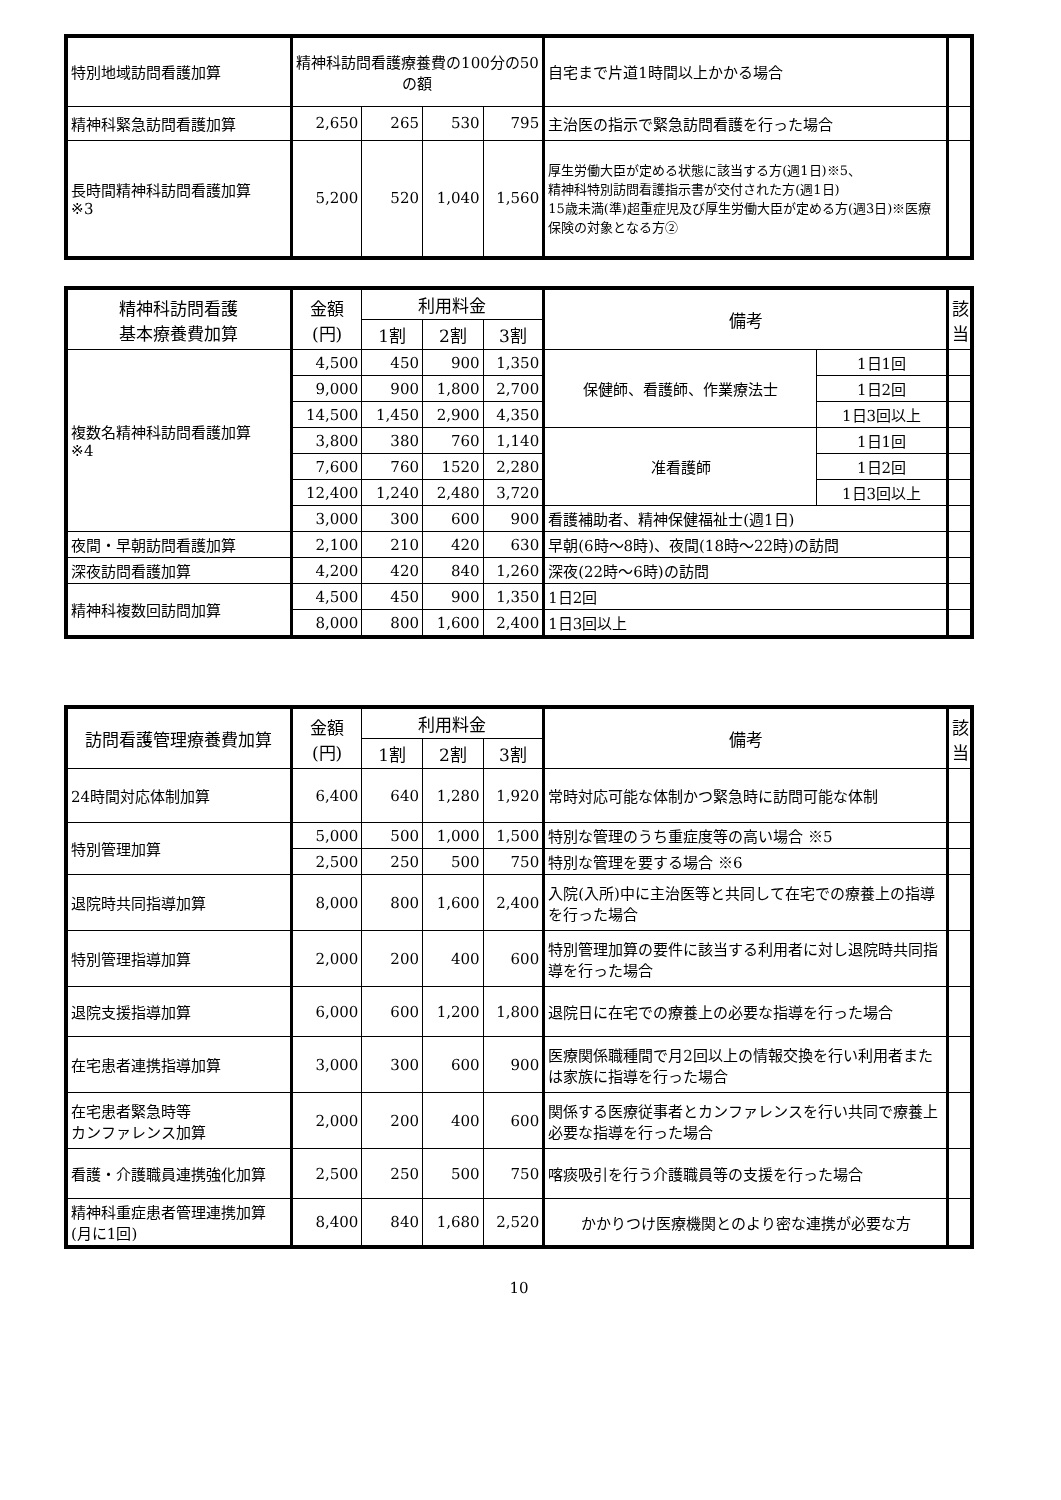| 特別地域訪問看護加算 | 精神科訪問看護療養費の100分の50の額 | | | | 自宅まで片道1時間以上かかる場合 | |
| 精神科緊急訪問看護加算 | 2,650 | 265 | 530 | 795 | 主治医の指示で緊急訪問看護を行った場合 | |
| 長時間精神科訪問看護加算 ※3 | 5,200 | 520 | 1,040 | 1,560 | 厚生労働大臣が定める状態に該当する方(週1日)※5、 精神科特別訪問看護指示書が交付された方(週1日) 15歳未満(準)超重症児及び厚生労働大臣が定める方(週3日)※医療保険の対象となる方② | |
| 精神科訪問看護 基本療養費加算 | 金額 (円) | 利用料金 | | | 備考 | | 該当 |
| --- | --- | --- | --- | --- | --- | --- | --- |
| | | 1割 | 2割 | 3割 | | | |
| 複数名精神科訪問看護加算 ※4 | 4,500 | 450 | 900 | 1,350 | 保健師、看護師、作業療法士 | 1日1回 | |
| | 9,000 | 900 | 1,800 | 2,700 | | 1日2回 | |
| | 14,500 | 1,450 | 2,900 | 4,350 | | 1日3回以上 | |
| | 3,800 | 380 | 760 | 1,140 | 准看護師 | 1日1回 | |
| | 7,600 | 760 | 1520 | 2,280 | | 1日2回 | |
| | 12,400 | 1,240 | 2,480 | 3,720 | | 1日3回以上 | |
| | 3,000 | 300 | 600 | 900 | 看護補助者、精神保健福祉士(週1日) | | |
| 夜間・早朝訪問看護加算 | 2,100 | 210 | 420 | 630 | 早朝(6時～8時)、夜間(18時～22時)の訪問 | | |
| 深夜訪問看護加算 | 4,200 | 420 | 840 | 1,260 | 深夜(22時～6時)の訪問 | | |
| 精神科複数回訪問加算 | 4,500 | 450 | 900 | 1,350 | 1日2回 | | |
| | 8,000 | 800 | 1,600 | 2,400 | 1日3回以上 | | |
| 訪問看護管理療養費加算 | 金額 (円) | 利用料金 | | | 備考 | 該当 |
| --- | --- | --- | --- | --- | --- | --- |
| | | 1割 | 2割 | 3割 | | |
| 24時間対応体制加算 | 6,400 | 640 | 1,280 | 1,920 | 常時対応可能な体制かつ緊急時に訪問可能な体制 | |
| 特別管理加算 | 5,000 | 500 | 1,000 | 1,500 | 特別な管理のうち重症度等の高い場合 ※5 | |
| | 2,500 | 250 | 500 | 750 | 特別な管理を要する場合 ※6 | |
| 退院時共同指導加算 | 8,000 | 800 | 1,600 | 2,400 | 入院(入所)中に主治医等と共同して在宅での療養上の指導を行った場合 | |
| 特別管理指導加算 | 2,000 | 200 | 400 | 600 | 特別管理加算の要件に該当する利用者に対し退院時共同指導を行った場合 | |
| 退院支援指導加算 | 6,000 | 600 | 1,200 | 1,800 | 退院日に在宅での療養上の必要な指導を行った場合 | |
| 在宅患者連携指導加算 | 3,000 | 300 | 600 | 900 | 医療関係職種間で月2回以上の情報交換を行い利用者または家族に指導を行った場合 | |
| 在宅患者緊急時等 カンファレンス加算 | 2,000 | 200 | 400 | 600 | 関係する医療従事者とカンファレンスを行い共同で療養上必要な指導を行った場合 | |
| 看護・介護職員連携強化加算 | 2,500 | 250 | 500 | 750 | 喀痰吸引を行う介護職員等の支援を行った場合 | |
| 精神科重症患者管理連携加算(月に1回) | 8,400 | 840 | 1,680 | 2,520 | かかりつけ医療機関とのより密な連携が必要な方 | |
10